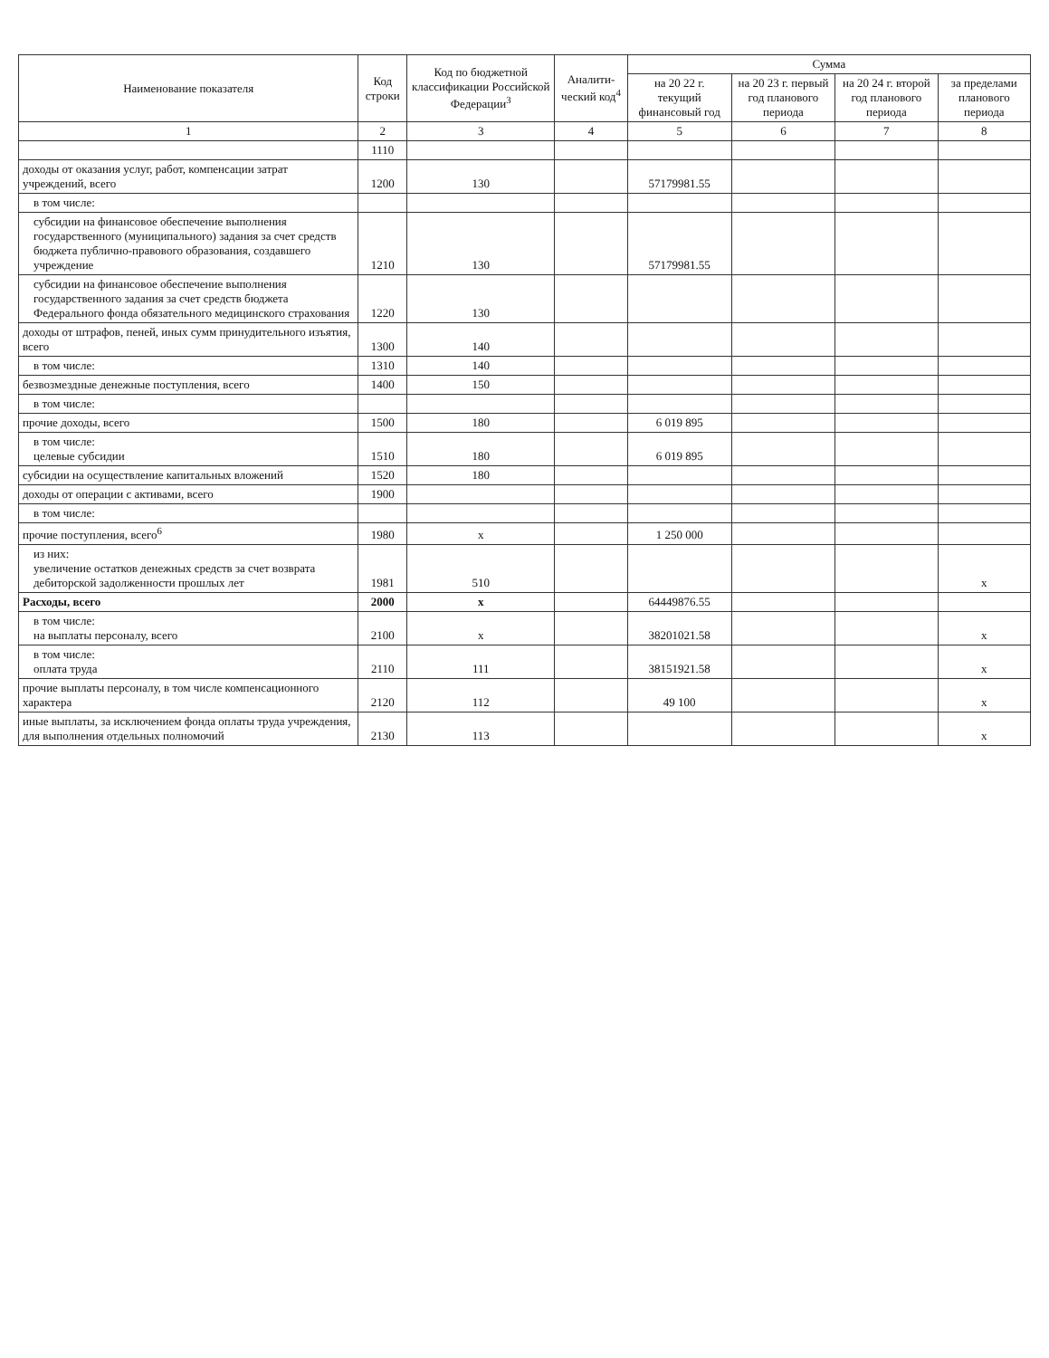| Наименование показателя | Код строки | Код по бюджетной классификации Российской Федерации<sup>3</sup> | Аналити-ческий код<sup>4</sup> | Сумма | | | |
| --- | --- | --- | --- | --- | --- | --- | --- |
| | | | | на 20 22 г. текущий финансовый год | на 20 23 г. первый год планового периода | на 20 24 г. второй год планового периода | за пределами планового периода |
| 1 | 2 | 3 | 4 | 5 | 6 | 7 | 8 |
| | 1110 | | | | | | |
| доходы от оказания услуг, работ, компенсации затрат учреждений, всего | 1200 | 130 | | 57179981.55 | | | |
| в том числе: | | | | | | | |
| субсидии на финансовое обеспечение выполнения государственного (муниципального) задания за счет средств бюджета публично-правового образования, создавшего учреждение | 1210 | 130 | | 57179981.55 | | | |
| субсидии на финансовое обеспечение выполнения государственного задания за счет средств бюджета Федерального фонда обязательного медицинского страхования | 1220 | 130 | | | | | |
| доходы от штрафов, пеней, иных сумм принудительного изъятия, всего | 1300 | 140 | | | | | |
| в том числе: | 1310 | 140 | | | | | |
| безвозмездные денежные поступления, всего | 1400 | 150 | | | | | |
| в том числе: | | | | | | | |
| прочие доходы, всего | 1500 | 180 | | 6 019 895 | | | |
| в том числе: целевые субсидии | 1510 | 180 | | 6 019 895 | | | |
| субсидии на осуществление капитальных вложений | 1520 | 180 | | | | | |
| доходы от операции с активами, всего | 1900 | | | | | | |
| в том числе: | | | | | | | |
| прочие поступления, всего<sup>6</sup> | 1980 | x | | 1 250 000 | | | |
| из них: увеличение остатков денежных средств за счет возврата дебиторской задолженности прошлых лет | 1981 | 510 | | | | | x |
| Расходы, всего | 2000 | x | | 64449876.55 | | | |
| в том числе: на выплаты персоналу, всего | 2100 | x | | 38201021.58 | | | x |
| в том числе: оплата труда | 2110 | 111 | | 38151921.58 | | | x |
| прочие выплаты персоналу, в том числе компенсационного характера | 2120 | 112 | | 49 100 | | | x |
| иные выплаты, за исключением фонда оплаты труда учреждения, для выполнения отдельных полномочий | 2130 | 113 | | | | | x |